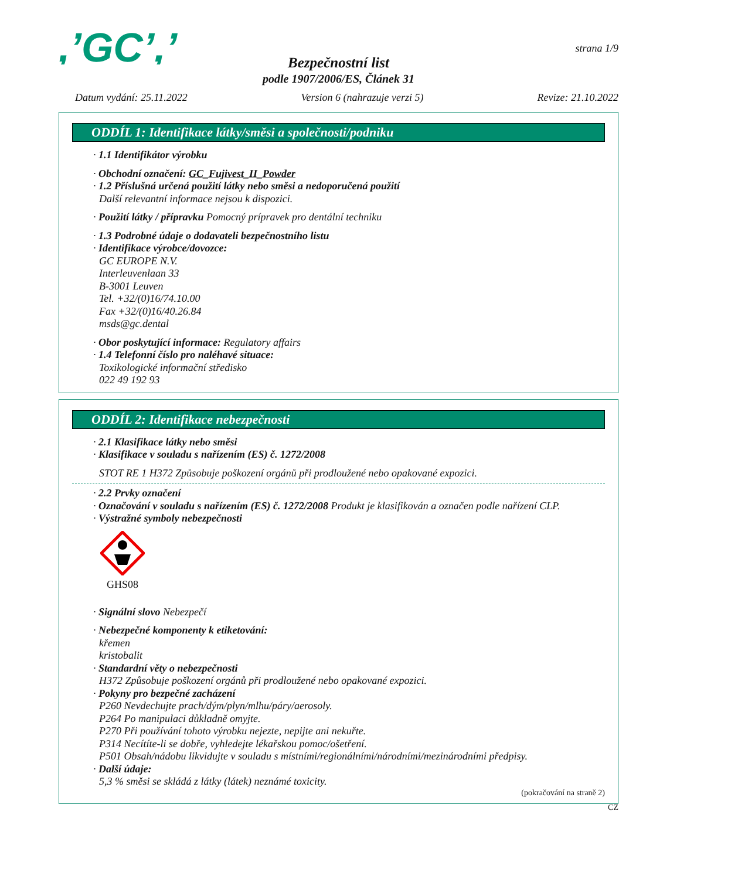,’GC’,’
strana 1/9
Bezpečnostní list
podle 1907/2006/ES, Článek 31
Datum vydání: 25.11.2022 Version 6 (nahrazuje verzi 5) Revize: 21.10.2022
ODDÍL 1: Identifikace látky/směsi a společnosti/podniku
· 1.1 Identifikátor výrobku
· Obchodní označení: GC_Fujivest_II_Powder
· 1.2 Příslušná určená použití látky nebo směsi a nedoporučená použití
Další relevantní informace nejsou k dispozici.
· Použití látky / přípravku Pomocný prípravek pro dentální techniku
· 1.3 Podrobné údaje o dodavateli bezpečnostního listu
· Identifikace výrobce/dovozce:
GC EUROPE N.V.
Interleuvenlaan 33
B-3001 Leuven
Tel. +32/(0)16/74.10.00
Fax +32/(0)16/40.26.84
msds@gc.dental
· Obor poskytující informace: Regulatory affairs
· 1.4 Telefonní číslo pro naléhavé situace:
Toxikologické informační středisko
022 49 192 93
ODDÍL 2: Identifikace nebezpečnosti
· 2.1 Klasifikace látky nebo směsi
· Klasifikace v souladu s nařízením (ES) č. 1272/2008
STOT RE 1 H372 Způsobuje poškození orgánů při prodloužené nebo opakované expozici.
· 2.2 Prvky označení
· Označování v souladu s nařízením (ES) č. 1272/2008 Produkt je klasifikován a označen podle nařízení CLP.
· Výstražné symboly nebezpečnosti
GHS08
· Signální slovo Nebezpečí
· Nebezpečné komponenty k etiketování:
křemen
kristobalit
· Standardní věty o nebezpečnosti
H372 Způsobuje poškození orgánů při prodloužené nebo opakované expozici.
· Pokyny pro bezpečné zacházení
P260 Nevdechujte prach/dým/plyn/mlhu/páry/aerosoly.
P264 Po manipulaci důkladně omyjte.
P270 Při používání tohoto výrobku nejezte, nepijte ani nekuřte.
P314 Necítíte-li se dobře, vyhledejte lékařskou pomoc/ošetření.
P501 Obsah/nádobu likvidujte v souladu s místními/regionálními/národními/mezinárodními předpisy.
· Další údaje:
5,3 % směsi se skládá z látky (látek) neznámé toxicity.
(pokračování na straně 2)
CZ